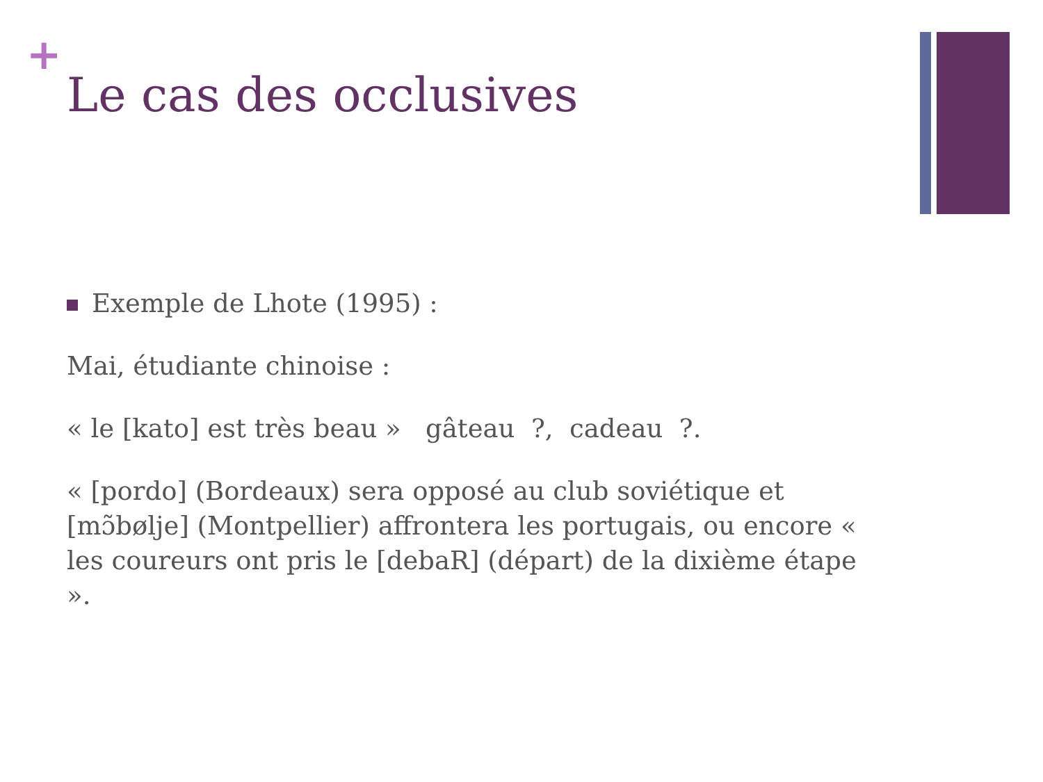+
Le cas des occlusives
Exemple de Lhote (1995) :
Mai, étudiante chinoise :
« le [kato] est très beau » gâteau ?, cadeau ?.
« [pordo] (Bordeaux) sera opposé au club soviétique et [mɔ̃bølje] (Montpellier) affrontera les portugais, ou encore « les coureurs ont pris le [debaR] (départ) de la dixième étape ».